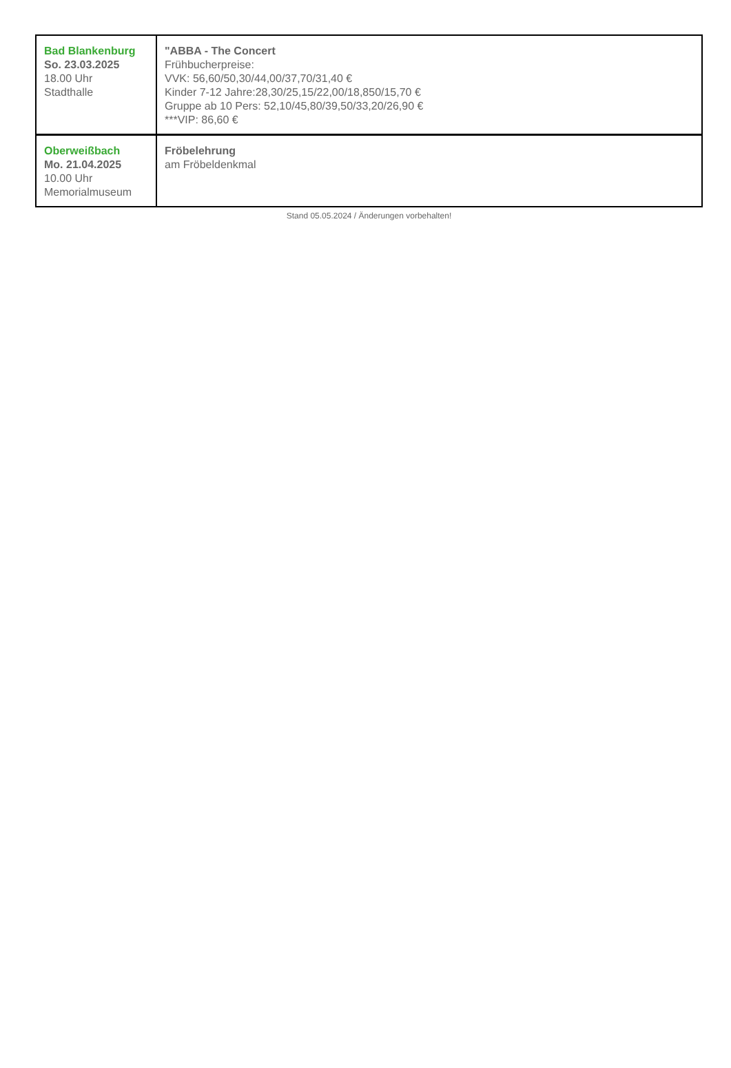| Bad Blankenburg So. 23.03.2025 18.00 Uhr Stadthalle | "ABBA - The Concert Frühbucherpreise: VVK: 56,60/50,30/44,00/37,70/31,40 € Kinder 7-12 Jahre:28,30/25,15/22,00/18,850/15,70 € Gruppe ab 10 Pers: 52,10/45,80/39,50/33,20/26,90 € ***VIP: 86,60 € |
| Oberweißbach Mo. 21.04.2025 10.00 Uhr Memorialmuseum | Fröbelehrung am Fröbeldenkmal |
Stand 05.05.2024 / Änderungen vorbehalten!